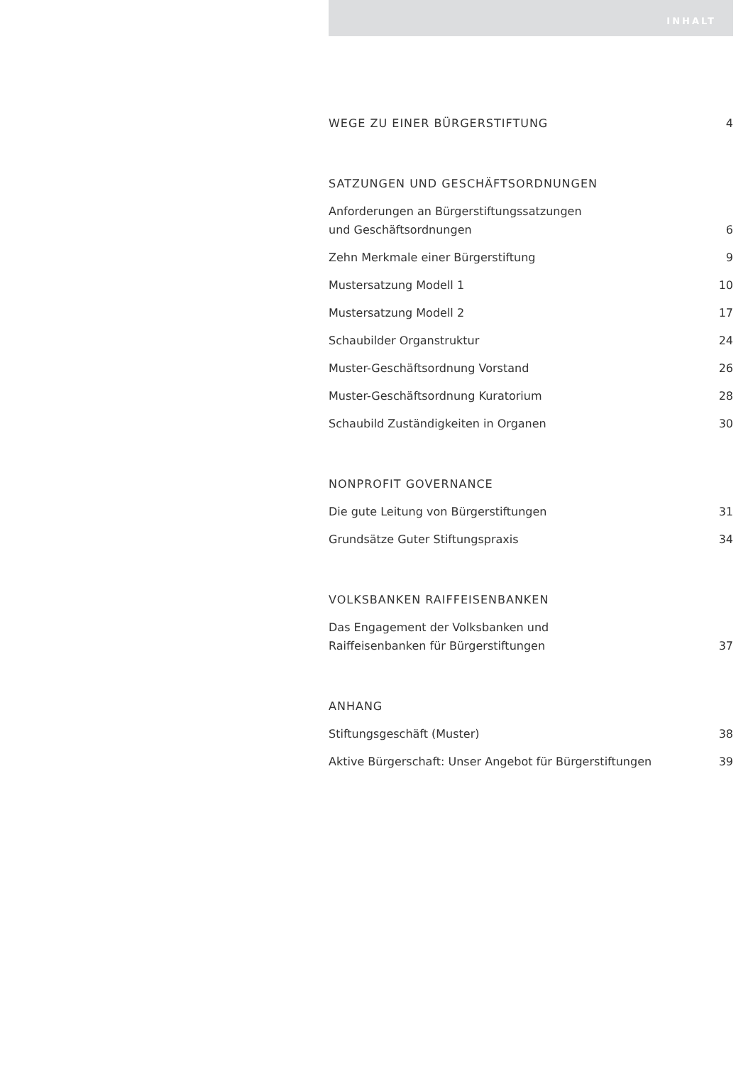INHALT
WEGE ZU EINER BÜRGERSTIFTUNG 4
SATZUNGEN UND GESCHÄFTSORDNUNGEN
Anforderungen an Bürgerstiftungssatzungen
und Geschäftsordnungen 6
Zehn Merkmale einer Bürgerstiftung 9
Mustersatzung Modell 1 10
Mustersatzung Modell 2 17
Schaubilder Organstruktur 24
Muster-Geschäftsordnung Vorstand 26
Muster-Geschäftsordnung Kuratorium 28
Schaubild Zuständigkeiten in Organen 30
NONPROFIT GOVERNANCE
Die gute Leitung von Bürgerstiftungen 31
Grundsätze Guter Stiftungspraxis 34
VOLKSBANKEN RAIFFEISENBANKEN
Das Engagement der Volksbanken und
Raiffeisenbanken für Bürgerstiftungen 37
ANHANG
Stiftungsgeschäft (Muster) 38
Aktive Bürgerschaft: Unser Angebot für Bürgerstiftungen 39